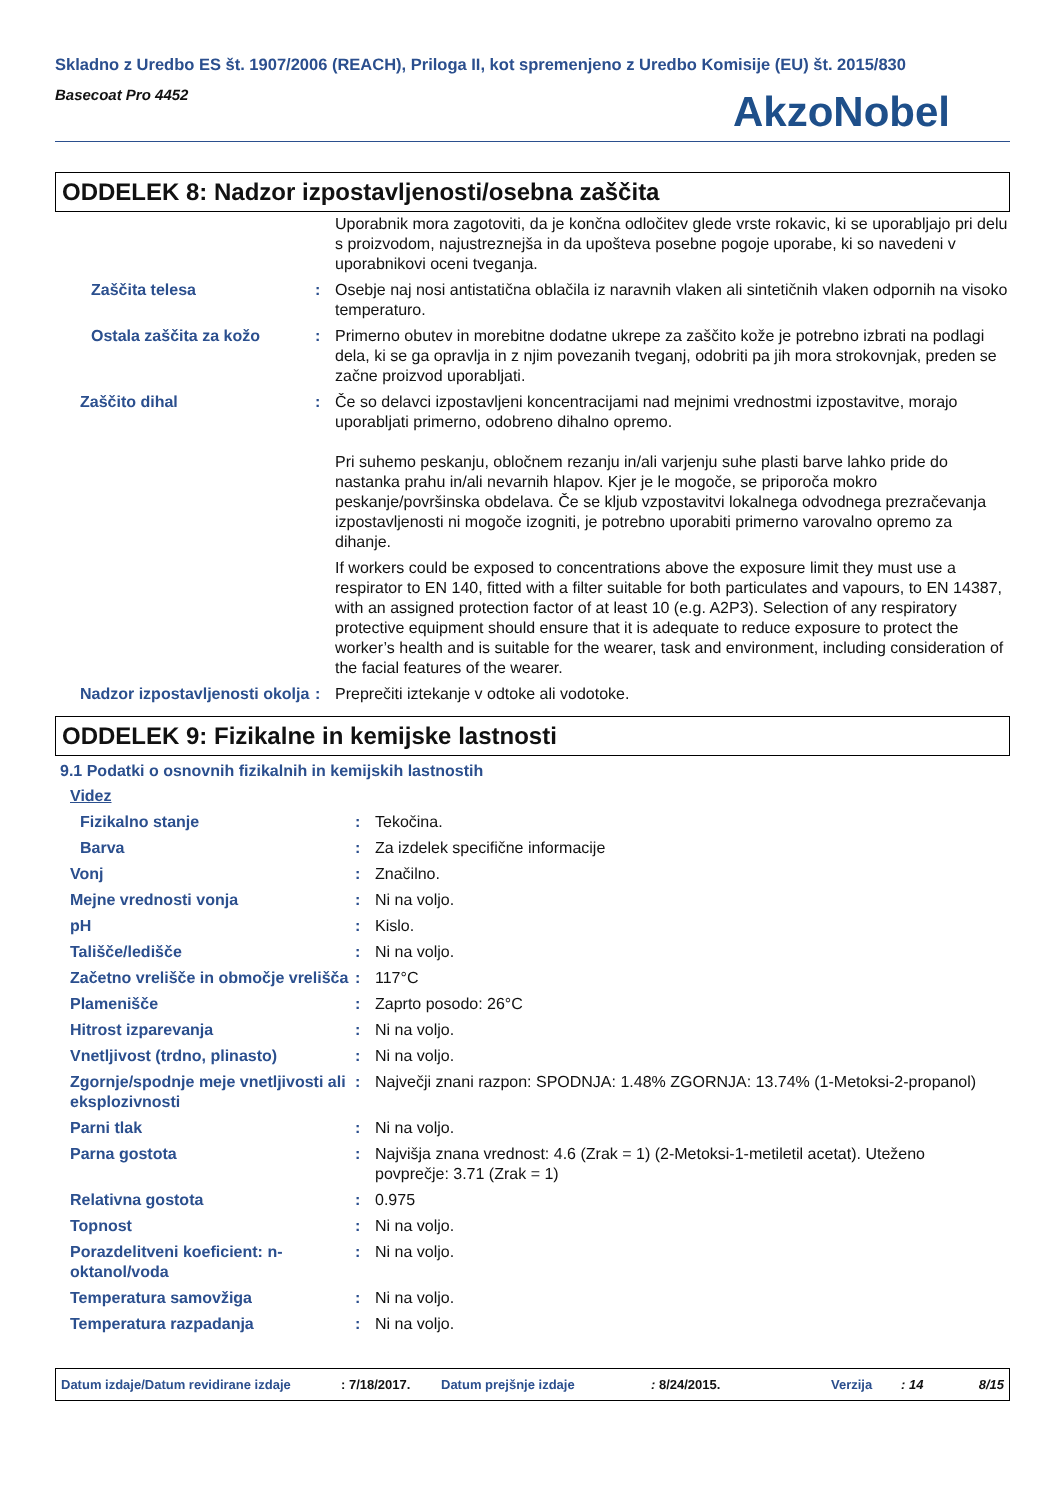Skladno z Uredbo ES št. 1907/2006 (REACH), Priloga II, kot spremenjeno z Uredbo Komisije (EU) št. 2015/830
Basecoat Pro 4452
AkzoNobel
ODDELEK 8: Nadzor izpostavljenosti/osebna zaščita
| | | Uporabnik mora zagotoviti, da je končna odločitev glede vrste rokavic, ki se uporabljajo pri delu s proizvodom, najustreznejša in da upošteva posebne pogoje uporabe, ki so navedeni v uporabnikovi oceni tveganja. |
| Zaščita telesa | : | Osebje naj nosi antistatična oblačila iz naravnih vlaken ali sintetičnih vlaken odpornih na visoko temperaturo. |
| Ostala zaščita za kožo | : | Primerno obutev in morebitne dodatne ukrepe za zaščito kože je potrebno izbrati na podlagi dela, ki se ga opravlja in z njim povezanih tveganj, odobriti pa jih mora strokovnjak, preden se začne proizvod uporabljati. |
| Zaščito dihal | : | Če so delavci izpostavljeni koncentracijami nad mejnimi vrednostmi izpostavitve, morajo uporabljati primerno, odobreno dihalno opremo. Pri suhemo peskanju, obločnem rezanju in/ali varjenju suhe plasti barve lahko pride do nastanka prahu in/ali nevarnih hlapov. Kjer je le mogoče, se priporoča mokro peskanje/površinska obdelava. Če se kljub vzpostavitvi lokalnega odvodnega prezračevanja izpostavljenosti ni mogoče izogniti, je potrebno uporabiti primerno varovalno opremo za dihanje. If workers could be exposed to concentrations above the exposure limit they must use a respirator to EN 140, fitted with a filter suitable for both particulates and vapours, to EN 14387, with an assigned protection factor of at least 10 (e.g. A2P3). Selection of any respiratory protective equipment should ensure that it is adequate to reduce exposure to protect the worker’s health and is suitable for the wearer, task and environment, including consideration of the facial features of the wearer. |
| Nadzor izpostavljenosti okolja | : | Preprečiti iztekanje v odtoke ali vodotoke. |
ODDELEK 9: Fizikalne in kemijske lastnosti
9.1 Podatki o osnovnih fizikalnih in kemijskih lastnostih
| Videz | | |
| Fizikalno stanje | : | Tekočina. |
| Barva | : | Za izdelek specifične informacije |
| Vonj | : | Značilno. |
| Mejne vrednosti vonja | : | Ni na voljo. |
| pH | : | Kislo. |
| Tališče/ledišče | : | Ni na voljo. |
| Začetno vrelišče in območje vrelišča | : | 117°C |
| Plamenišče | : | Zaprto posodo: 26°C |
| Hitrost izparevanja | : | Ni na voljo. |
| Vnetljivost (trdno, plinasto) | : | Ni na voljo. |
| Zgornje/spodnje meje vnetljivosti ali eksplozivnosti | : | Največji znani razpon: SPODNJA: 1.48% ZGORNJA: 13.74% (1-Metoksi-2-propanol) |
| Parni tlak | : | Ni na voljo. |
| Parna gostota | : | Najvišja znana vrednost: 4.6 (Zrak = 1) (2-Metoksi-1-metiletil acetat). Uteženo povprečje: 3.71 (Zrak = 1) |
| Relativna gostota | : | 0.975 |
| Topnost | : | Ni na voljo. |
| Porazdelitveni koeficient: n-oktanol/voda | : | Ni na voljo. |
| Temperatura samovžiga | : | Ni na voljo. |
| Temperatura razpadanja | : | Ni na voljo. |
Datum izdaje/Datum revidirane izdaje: 7/18/2017. Datum prejšnje izdaje: 8/24/2015. Verzija: 14 8/15